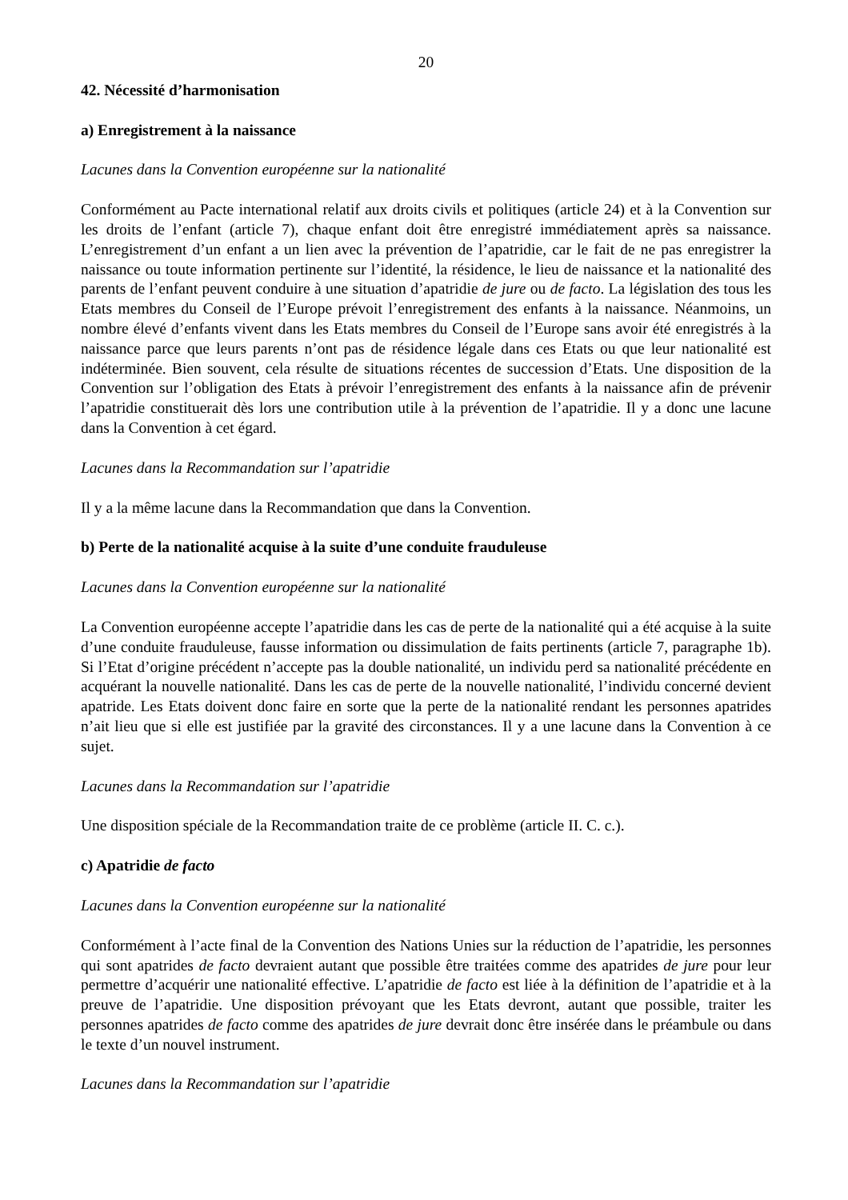20
42. Nécessité d’harmonisation
a) Enregistrement à la naissance
Lacunes dans la Convention européenne sur la nationalité
Conformément au Pacte international relatif aux droits civils et politiques (article 24) et à la Convention sur les droits de l’enfant (article 7), chaque enfant doit être enregistré immédiatement après sa naissance. L’enregistrement d’un enfant a un lien avec la prévention de l’apatridie, car le fait de ne pas enregistrer la naissance ou toute information pertinente sur l’identité, la résidence, le lieu de naissance et la nationalité des parents de l’enfant peuvent conduire à une situation d’apatridie de jure ou de facto. La législation des tous les Etats membres du Conseil de l’Europe prévoit l’enregistrement des enfants à la naissance. Néanmoins, un nombre élevé d’enfants vivent dans les Etats membres du Conseil de l’Europe sans avoir été enregistrés à la naissance parce que leurs parents n’ont pas de résidence légale dans ces Etats ou que leur nationalité est indéterminée. Bien souvent, cela résulte de situations récentes de succession d’Etats. Une disposition de la Convention sur l’obligation des Etats à prévoir l’enregistrement des enfants à la naissance afin de prévenir l’apatridie constituerait dès lors une contribution utile à la prévention de l’apatridie. Il y a donc une lacune dans la Convention à cet égard.
Lacunes dans la Recommandation sur l’apatridie
Il y a la même lacune dans la Recommandation que dans la Convention.
b) Perte de la nationalité acquise à la suite d’une conduite frauduleuse
Lacunes dans la Convention européenne sur la nationalité
La Convention européenne accepte l’apatridie dans les cas de perte de la nationalité qui a été acquise à la suite d’une conduite frauduleuse, fausse information ou dissimulation de faits pertinents (article 7, paragraphe 1b). Si l’Etat d’origine précédent n’accepte pas la double nationalité, un individu perd sa nationalité précédente en acquérant la nouvelle nationalité. Dans les cas de perte de la nouvelle nationalité, l’individu concerné devient apatride. Les Etats doivent donc faire en sorte que la perte de la nationalité rendant les personnes apatrides n’ait lieu que si elle est justifiée par la gravité des circonstances. Il y a une lacune dans la Convention à ce sujet.
Lacunes dans la Recommandation sur l’apatridie
Une disposition spéciale de la Recommandation traite de ce problème (article II. C. c.).
c) Apatridie de facto
Lacunes dans la Convention européenne sur la nationalité
Conformément à l’acte final de la Convention des Nations Unies sur la réduction de l’apatridie, les personnes qui sont apatrides de facto devraient autant que possible être traitées comme des apatrides de jure pour leur permettre d’acquérir une nationalité effective. L’apatridie de facto est liée à la définition de l’apatridie et à la preuve de l’apatridie. Une disposition prévoyant que les Etats devront, autant que possible, traiter les personnes apatrides de facto comme des apatrides de jure devrait donc être insérée dans le préambule ou dans le texte d’un nouvel instrument.
Lacunes dans la Recommandation sur l’apatridie